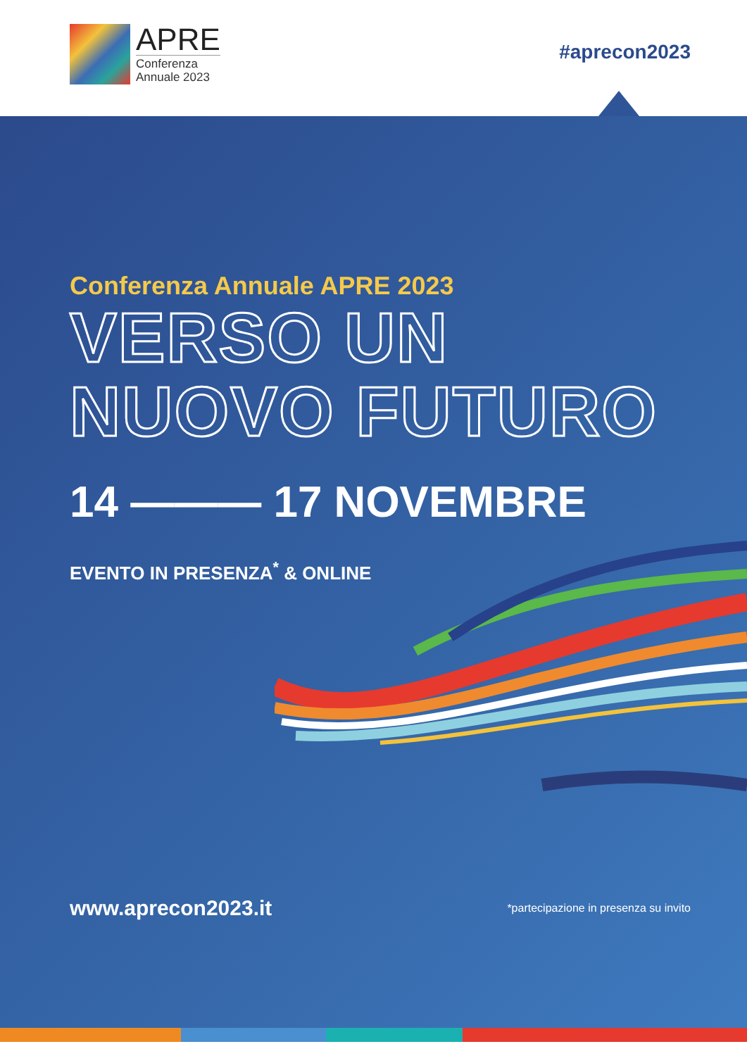APRE
Conferenza
Annuale 2023
#aprecon2023
Conferenza Annuale APRE 2023
VERSO UN
NUOVO FUTURO
14 ——— 17 NOVEMBRE
EVENTO IN PRESENZA<sup>*</sup> & ONLINE
www.aprecon2023.it
*partecipazione in presenza su invito